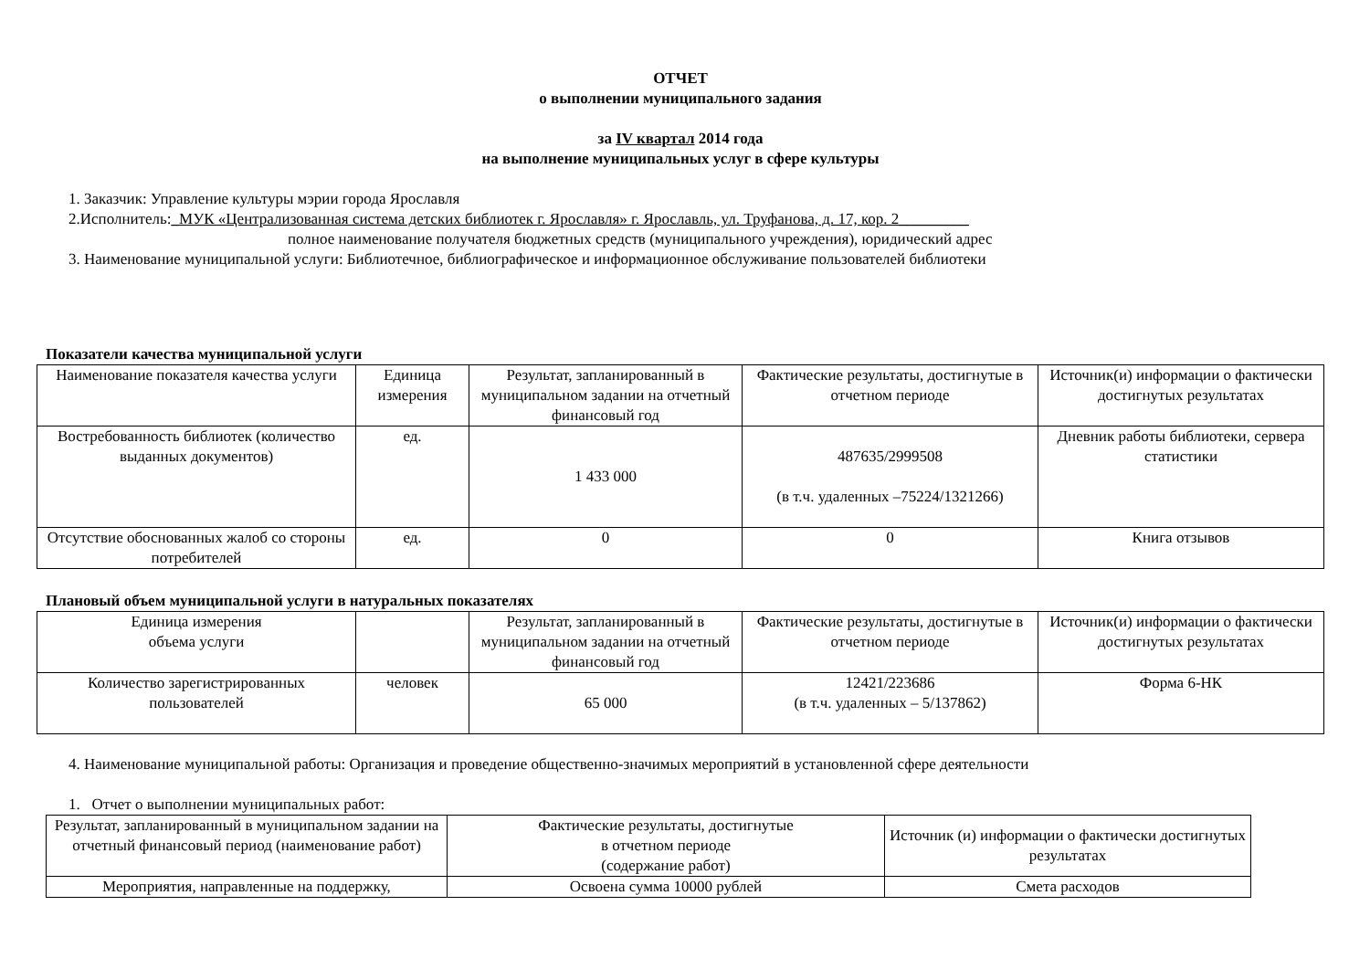ОТЧЕТ
о выполнении муниципального задания
за IV квартал 2014 года
на выполнение муниципальных услуг в сфере культуры
1. Заказчик: Управление культуры мэрии города Ярославля
2.Исполнитель:_МУК «Централизованная система детских библиотек г. Ярославля» г. Ярославль, ул. Труфанова, д. 17, кор. 2_________
полное наименование получателя бюджетных средств (муниципального учреждения), юридический адрес
3. Наименование муниципальной услуги: Библиотечное, библиографическое и информационное обслуживание пользователей библиотеки
Показатели качества муниципальной услуги
| Наименование показателя качества услуги | Единица измерения | Результат, запланированный в муниципальном задании на отчетный финансовый год | Фактические результаты, достигнутые в отчетном периоде | Источник(и) информации о фактически достигнутых результатах |
| --- | --- | --- | --- | --- |
| Востребованность библиотек (количество выданных документов) | ед. | 1 433 000 | 487635/2999508 (в т.ч. удаленных –75224/1321266) | Дневник работы библиотеки, сервера статистики |
| Отсутствие обоснованных жалоб со стороны потребителей | ед. | 0 | 0 | Книга отзывов |
Плановый объем муниципальной услуги в натуральных показателях
| Единица измерения объема услуги | | Результат, запланированный в муниципальном задании на отчетный финансовый год | Фактические результаты, достигнутые в отчетном периоде | Источник(и) информации о фактически достигнутых результатах |
| --- | --- | --- | --- | --- |
| Количество зарегистрированных пользователей | человек | 65 000 | 12421/223686 (в т.ч. удаленных – 5/137862) | Форма 6-НК |
4. Наименование муниципальной работы: Организация и проведение общественно-значимых мероприятий в установленной сфере деятельности
1. Отчет о выполнении муниципальных работ:
| Результат, запланированный в муниципальном задании на отчетный финансовый период (наименование работ) | Фактические результаты, достигнутые в отчетном периоде (содержание работ) | Источник (и) информации о фактически достигнутых результатах |
| --- | --- | --- |
| Мероприятия, направленные на поддержку, | Освоена сумма 10000 рублей | Смета расходов |